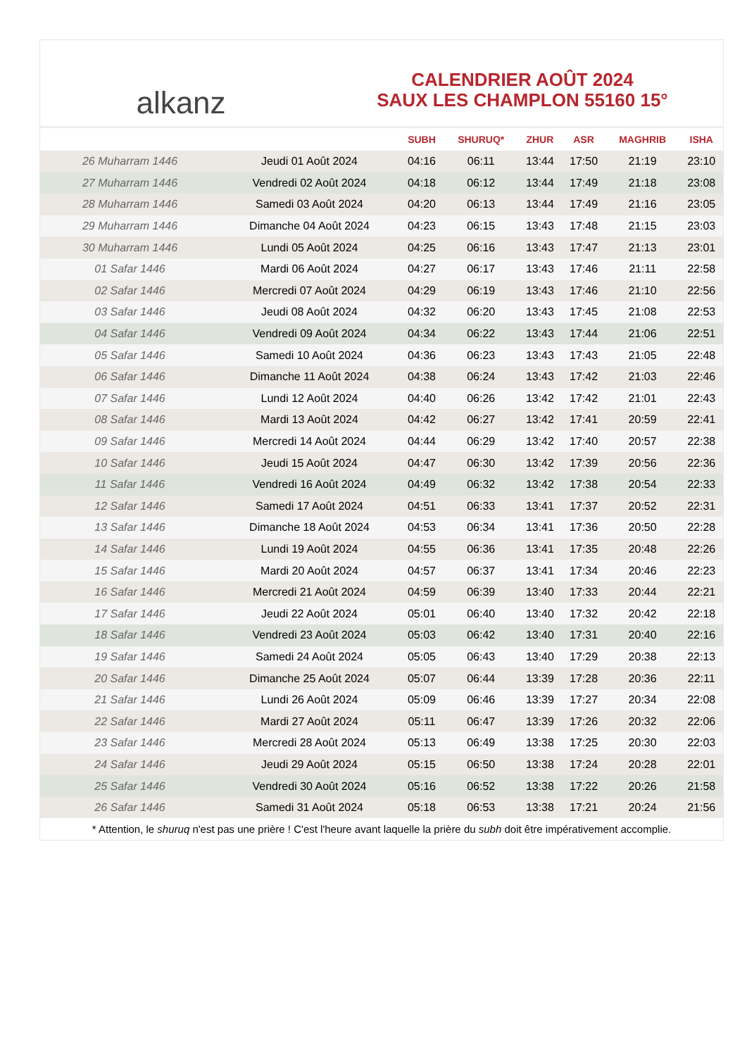alkanz
CALENDRIER AOÛT 2024
SAUX LES CHAMPLON 55160 15°
| | | SUBH | SHURUQ* | ZHUR | ASR | MAGHRIB | ISHA |
| --- | --- | --- | --- | --- | --- | --- | --- |
| 26 Muharram 1446 | Jeudi 01 Août 2024 | 04:16 | 06:11 | 13:44 | 17:50 | 21:19 | 23:10 |
| 27 Muharram 1446 | Vendredi 02 Août 2024 | 04:18 | 06:12 | 13:44 | 17:49 | 21:18 | 23:08 |
| 28 Muharram 1446 | Samedi 03 Août 2024 | 04:20 | 06:13 | 13:44 | 17:49 | 21:16 | 23:05 |
| 29 Muharram 1446 | Dimanche 04 Août 2024 | 04:23 | 06:15 | 13:43 | 17:48 | 21:15 | 23:03 |
| 30 Muharram 1446 | Lundi 05 Août 2024 | 04:25 | 06:16 | 13:43 | 17:47 | 21:13 | 23:01 |
| 01 Safar 1446 | Mardi 06 Août 2024 | 04:27 | 06:17 | 13:43 | 17:46 | 21:11 | 22:58 |
| 02 Safar 1446 | Mercredi 07 Août 2024 | 04:29 | 06:19 | 13:43 | 17:46 | 21:10 | 22:56 |
| 03 Safar 1446 | Jeudi 08 Août 2024 | 04:32 | 06:20 | 13:43 | 17:45 | 21:08 | 22:53 |
| 04 Safar 1446 | Vendredi 09 Août 2024 | 04:34 | 06:22 | 13:43 | 17:44 | 21:06 | 22:51 |
| 05 Safar 1446 | Samedi 10 Août 2024 | 04:36 | 06:23 | 13:43 | 17:43 | 21:05 | 22:48 |
| 06 Safar 1446 | Dimanche 11 Août 2024 | 04:38 | 06:24 | 13:43 | 17:42 | 21:03 | 22:46 |
| 07 Safar 1446 | Lundi 12 Août 2024 | 04:40 | 06:26 | 13:42 | 17:42 | 21:01 | 22:43 |
| 08 Safar 1446 | Mardi 13 Août 2024 | 04:42 | 06:27 | 13:42 | 17:41 | 20:59 | 22:41 |
| 09 Safar 1446 | Mercredi 14 Août 2024 | 04:44 | 06:29 | 13:42 | 17:40 | 20:57 | 22:38 |
| 10 Safar 1446 | Jeudi 15 Août 2024 | 04:47 | 06:30 | 13:42 | 17:39 | 20:56 | 22:36 |
| 11 Safar 1446 | Vendredi 16 Août 2024 | 04:49 | 06:32 | 13:42 | 17:38 | 20:54 | 22:33 |
| 12 Safar 1446 | Samedi 17 Août 2024 | 04:51 | 06:33 | 13:41 | 17:37 | 20:52 | 22:31 |
| 13 Safar 1446 | Dimanche 18 Août 2024 | 04:53 | 06:34 | 13:41 | 17:36 | 20:50 | 22:28 |
| 14 Safar 1446 | Lundi 19 Août 2024 | 04:55 | 06:36 | 13:41 | 17:35 | 20:48 | 22:26 |
| 15 Safar 1446 | Mardi 20 Août 2024 | 04:57 | 06:37 | 13:41 | 17:34 | 20:46 | 22:23 |
| 16 Safar 1446 | Mercredi 21 Août 2024 | 04:59 | 06:39 | 13:40 | 17:33 | 20:44 | 22:21 |
| 17 Safar 1446 | Jeudi 22 Août 2024 | 05:01 | 06:40 | 13:40 | 17:32 | 20:42 | 22:18 |
| 18 Safar 1446 | Vendredi 23 Août 2024 | 05:03 | 06:42 | 13:40 | 17:31 | 20:40 | 22:16 |
| 19 Safar 1446 | Samedi 24 Août 2024 | 05:05 | 06:43 | 13:40 | 17:29 | 20:38 | 22:13 |
| 20 Safar 1446 | Dimanche 25 Août 2024 | 05:07 | 06:44 | 13:39 | 17:28 | 20:36 | 22:11 |
| 21 Safar 1446 | Lundi 26 Août 2024 | 05:09 | 06:46 | 13:39 | 17:27 | 20:34 | 22:08 |
| 22 Safar 1446 | Mardi 27 Août 2024 | 05:11 | 06:47 | 13:39 | 17:26 | 20:32 | 22:06 |
| 23 Safar 1446 | Mercredi 28 Août 2024 | 05:13 | 06:49 | 13:38 | 17:25 | 20:30 | 22:03 |
| 24 Safar 1446 | Jeudi 29 Août 2024 | 05:15 | 06:50 | 13:38 | 17:24 | 20:28 | 22:01 |
| 25 Safar 1446 | Vendredi 30 Août 2024 | 05:16 | 06:52 | 13:38 | 17:22 | 20:26 | 21:58 |
| 26 Safar 1446 | Samedi 31 Août 2024 | 05:18 | 06:53 | 13:38 | 17:21 | 20:24 | 21:56 |
* Attention, le shuruq n'est pas une prière ! C'est l'heure avant laquelle la prière du subh doit être impérativement accomplie.